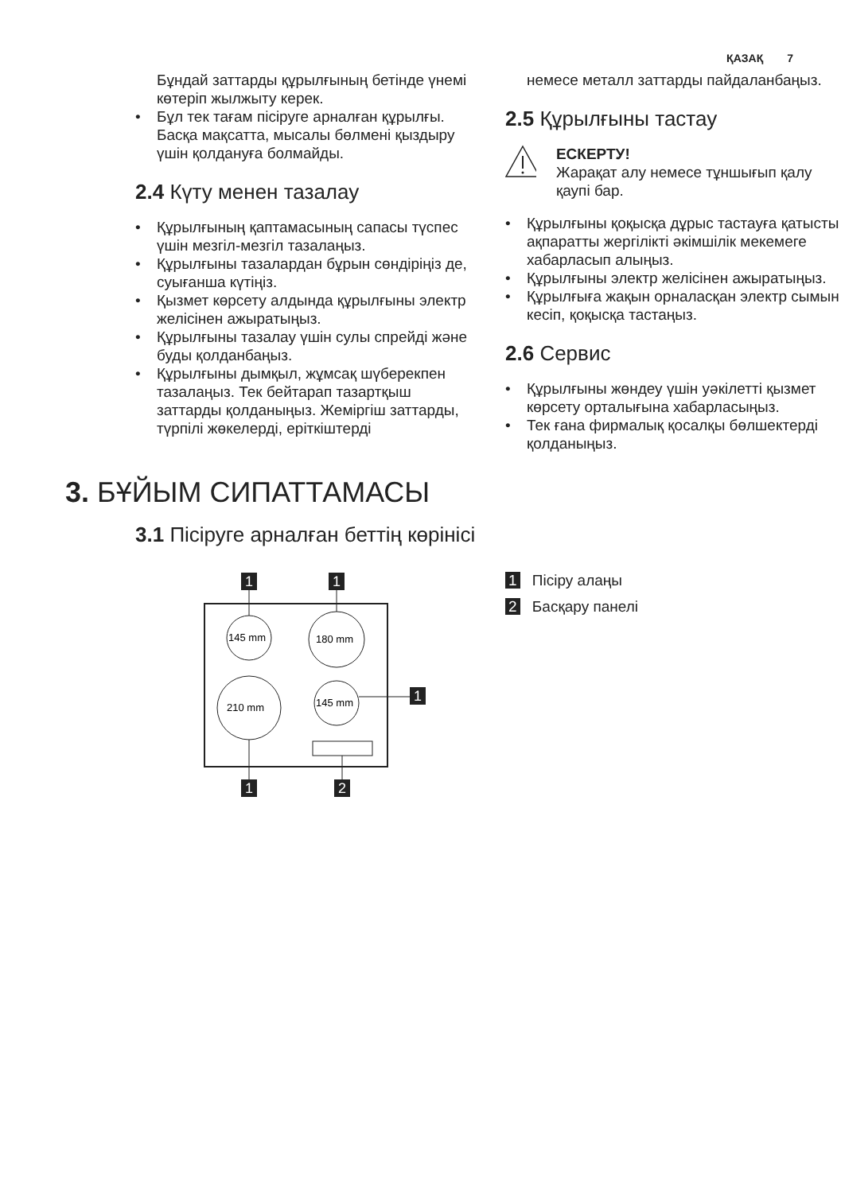ҚАЗАҚ 7
Бұндай заттарды құрылғының бетінде үнемі көтеріп жылжыту керек.
Бұл тек тағам пісіруге арналған құрылғы. Басқа мақсатта, мысалы бөлмені қыздыру үшін қолдануға болмайды.
2.4 Күту менен тазалау
Құрылғының қаптамасының сапасы түспес үшін мезгіл-мезгіл тазалаңыз.
Құрылғыны тазалардан бұрын сөндіріңіз де, суығанша күтіңіз.
Қызмет көрсету алдында құрылғыны электр желісінен ажыратыңыз.
Құрылғыны тазалау үшін сулы спрейді және буды қолданбаңыз.
Құрылғыны дымқыл, жұмсақ шүберекпен тазалаңыз. Тек бейтарап тазартқыш заттарды қолданыңыз. Жеміргіш заттарды, түрпілі жөкелерді, еріткіштерді
немесе металл заттарды пайдаланбаңыз.
2.5 Құрылғыны тастау
ЕСКЕРТУ!
Жарақат алу немесе тұншығып қалу қаупі бар.
Құрылғыны қоқысқа дұрыс тастауға қатысты ақпаратты жергілікті әкімшілік мекемеге хабарласып алыңыз.
Құрылғыны электр желісінен ажыратыңыз.
Құрылғыға жақын орналасқан электр сымын кесіп, қоқысқа тастаңыз.
2.6 Сервис
Құрылғыны жөндеу үшін уәкілетті қызмет көрсету орталығына хабарласыңыз.
Тек ғана фирмалық қосалқы бөлшектерді қолданыңыз.
3. БҰЙЫМ СИПАТТАМАСЫ
3.1 Пісіруге арналған беттің көрінісі
145 mm
180 mm
210 mm
145 mm
1
1
1
1
2
1 Пісіру алаңы
2 Басқару панелі